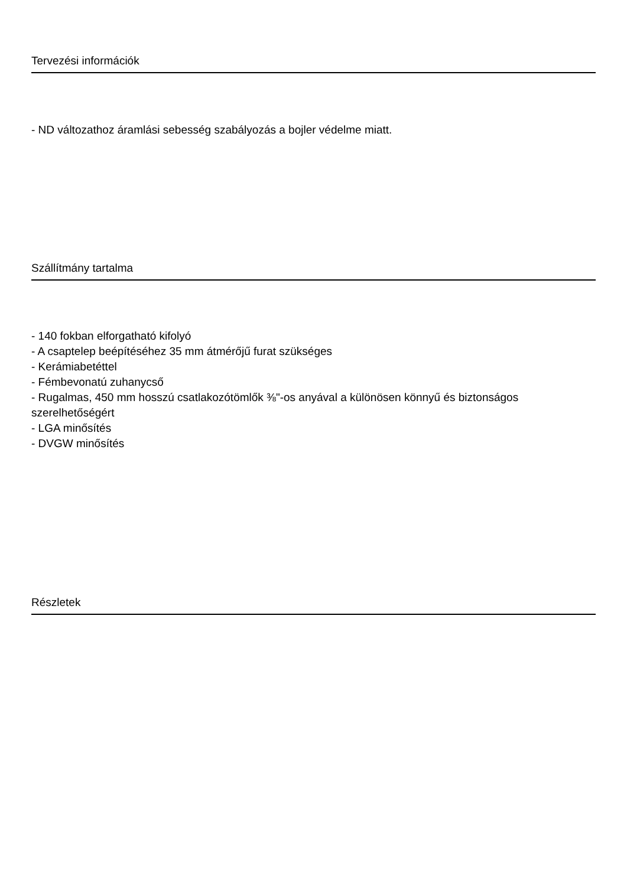Tervezési információk
- ND változathoz áramlási sebesség szabályozás a bojler védelme miatt.
Szállítmány tartalma
- 140 fokban elforgatható kifolyó
- A csaptelep beépítéséhez 35 mm átmérőjű furat szükséges
- Kerámiabetéttel
- Fémbevonatú zuhanycső
- Rugalmas, 450 mm hosszú csatlakozótömlők ⅜"-os anyával a különösen könnyű és biztonságos szerelhetőségért
- LGA minősítés
- DVGW minősítés
Részletek